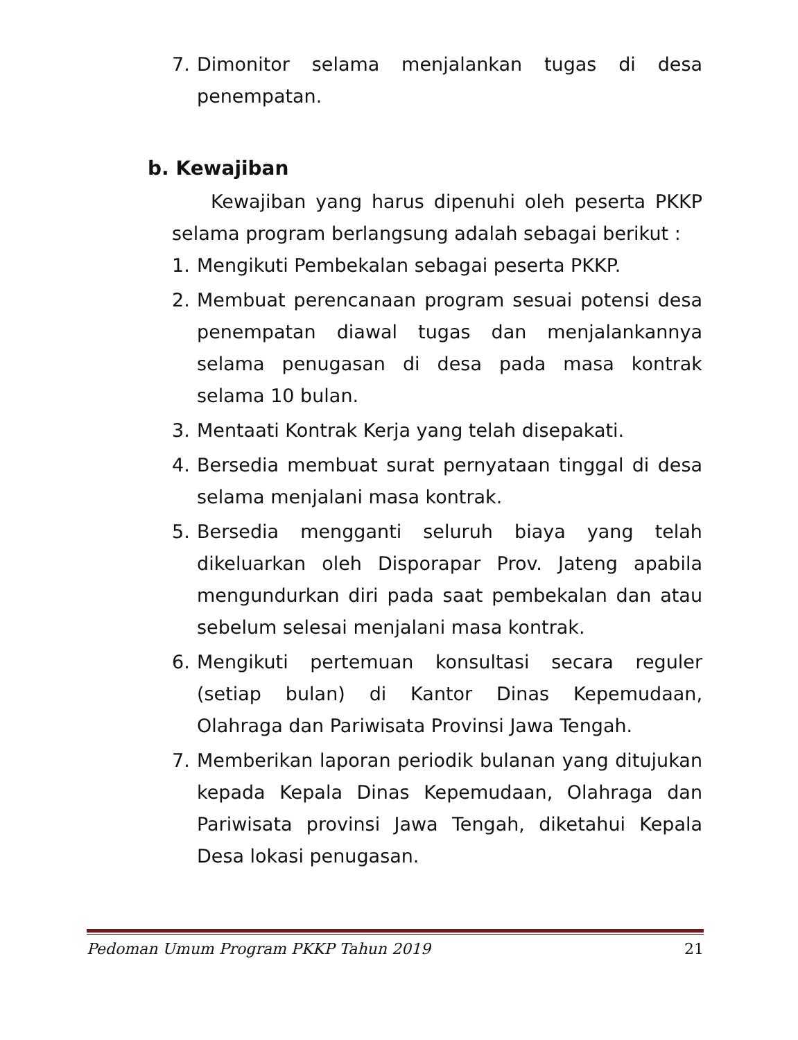7. Dimonitor selama menjalankan tugas di desa penempatan.
b. Kewajiban
Kewajiban yang harus dipenuhi oleh peserta PKKP selama program berlangsung adalah sebagai berikut :
1. Mengikuti Pembekalan sebagai peserta PKKP.
2. Membuat perencanaan program sesuai potensi desa penempatan diawal tugas dan menjalankannya selama penugasan di desa pada masa kontrak selama 10 bulan.
3. Mentaati Kontrak Kerja yang telah disepakati.
4. Bersedia membuat surat pernyataan tinggal di desa selama menjalani masa kontrak.
5. Bersedia mengganti seluruh biaya yang telah dikeluarkan oleh Disporapar Prov. Jateng apabila mengundurkan diri pada saat pembekalan dan atau sebelum selesai menjalani masa kontrak.
6. Mengikuti pertemuan konsultasi secara reguler (setiap bulan) di Kantor Dinas Kepemudaan, Olahraga dan Pariwisata Provinsi Jawa Tengah.
7. Memberikan laporan periodik bulanan yang ditujukan kepada Kepala Dinas Kepemudaan, Olahraga dan Pariwisata provinsi Jawa Tengah, diketahui Kepala Desa lokasi penugasan.
Pedoman Umum Program PKKP Tahun 2019 21